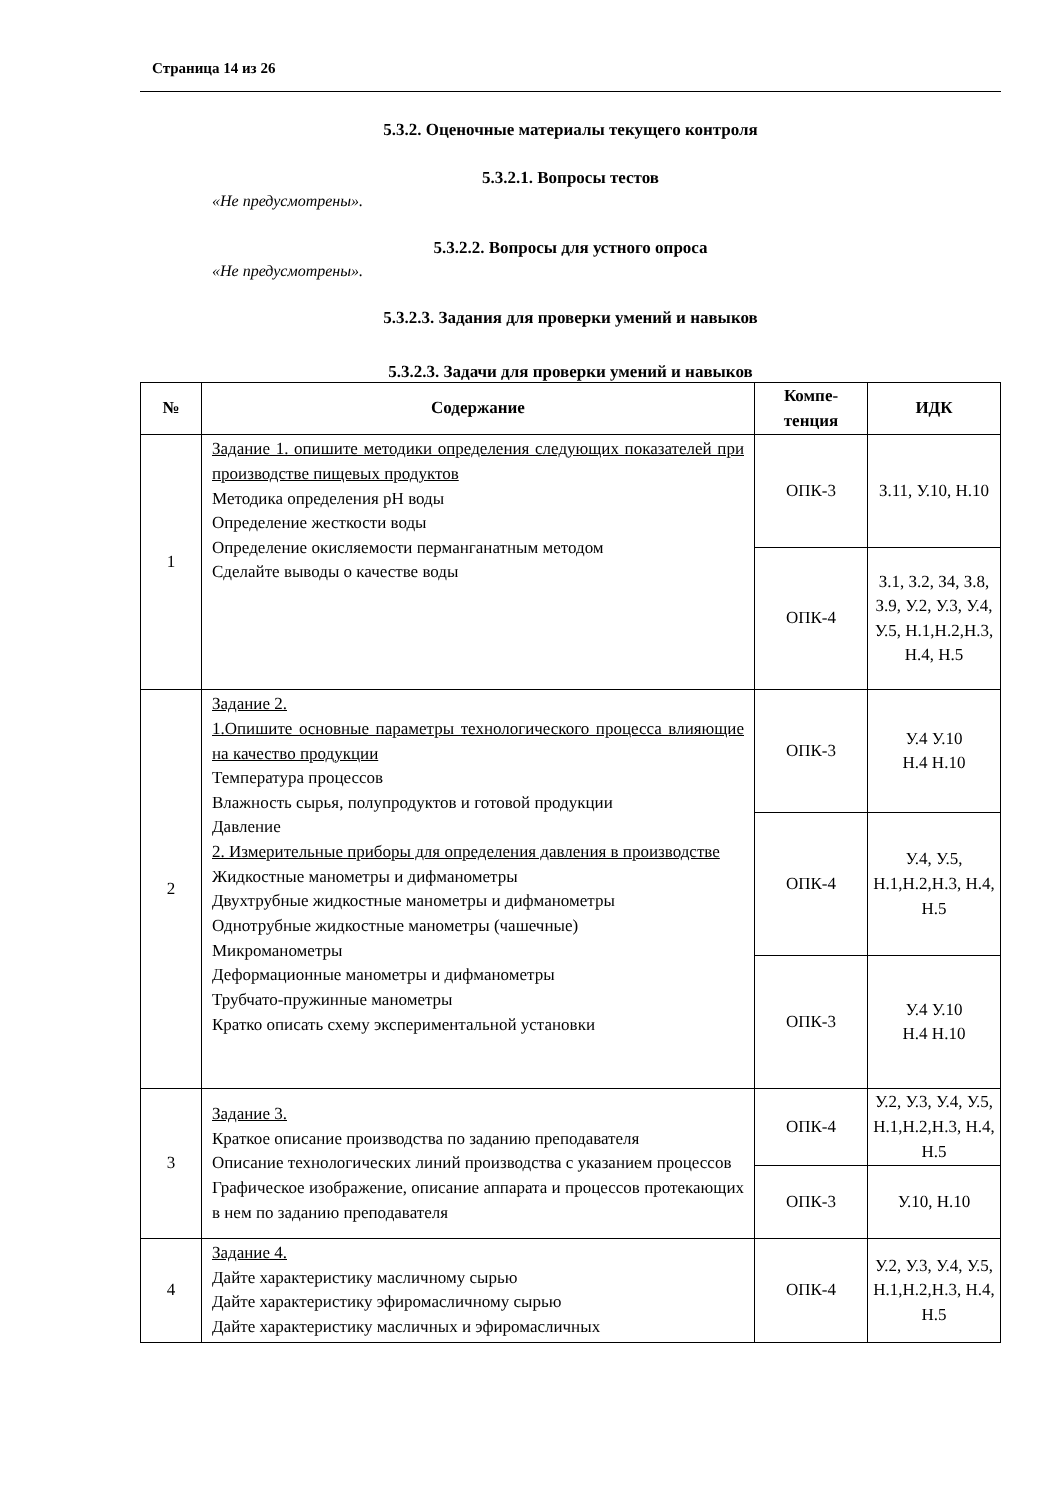Страница 14 из 26
5.3.2. Оценочные материалы текущего контроля
5.3.2.1. Вопросы тестов
«Не предусмотрены».
5.3.2.2. Вопросы для устного опроса
«Не предусмотрены».
5.3.2.3. Задания для проверки умений и навыков
5.3.2.3. Задачи для проверки умений и навыков
| № | Содержание | Компе- тенция | ИДК |
| --- | --- | --- | --- |
| 1 | Задание 1. опишите методики определения следующих показателей при производстве пищевых продуктов Методика определения pH воды Определение жесткости воды Определение окисляемости перманганатным методом Сделайте выводы о качестве воды | ОПК-3 | З.11, У.10, Н.10 |
| | | ОПК-4 | З.1, З.2, З4, З.8, З.9, У.2, У.3, У.4, У.5, Н.1,Н.2,Н.3, Н.4, Н.5 |
| 2 | Задание 2. 1.Опишите основные параметры технологического процесса влияющие на качество продукции Температура процессов Влажность сырья, полупродуктов и готовой продукции Давление 2. Измерительные приборы для определения давления в производстве Жидкостные манометры и дифманометры Двухтрубные жидкостные манометры и дифманометры Однотрубные жидкостные манометры (чашечные) Микроманометры Деформационные манометры и дифманометры Трубчато-пружинные манометры Кратко описать схему экспериментальной установки | ОПК-3 | У.4 У.10 Н.4 Н.10 |
| | | ОПК-4 | У.4, У.5, Н.1,Н.2,Н.3, Н.4, Н.5 |
| | | ОПК-3 | У.4 У.10 Н.4 Н.10 |
| 3 | Задание 3. Краткое описание производства по заданию преподавателя Описание технологических линий производства с указанием процессов Графическое изображение, описание аппарата и процессов протекающих в нем по заданию преподавателя | ОПК-4 | У.2, У.3, У.4, У.5, Н.1,Н.2,Н.3, Н.4, Н.5 |
| | | ОПК-3 | У.10, Н.10 |
| 4 | Задание 4. Дайте характеристику масличному сырью Дайте характеристику эфиромасличному сырью Дайте характеристику масличных и эфиромасличных | ОПК-4 | У.2, У.3, У.4, У.5, Н.1,Н.2,Н.3, Н.4, Н.5 |